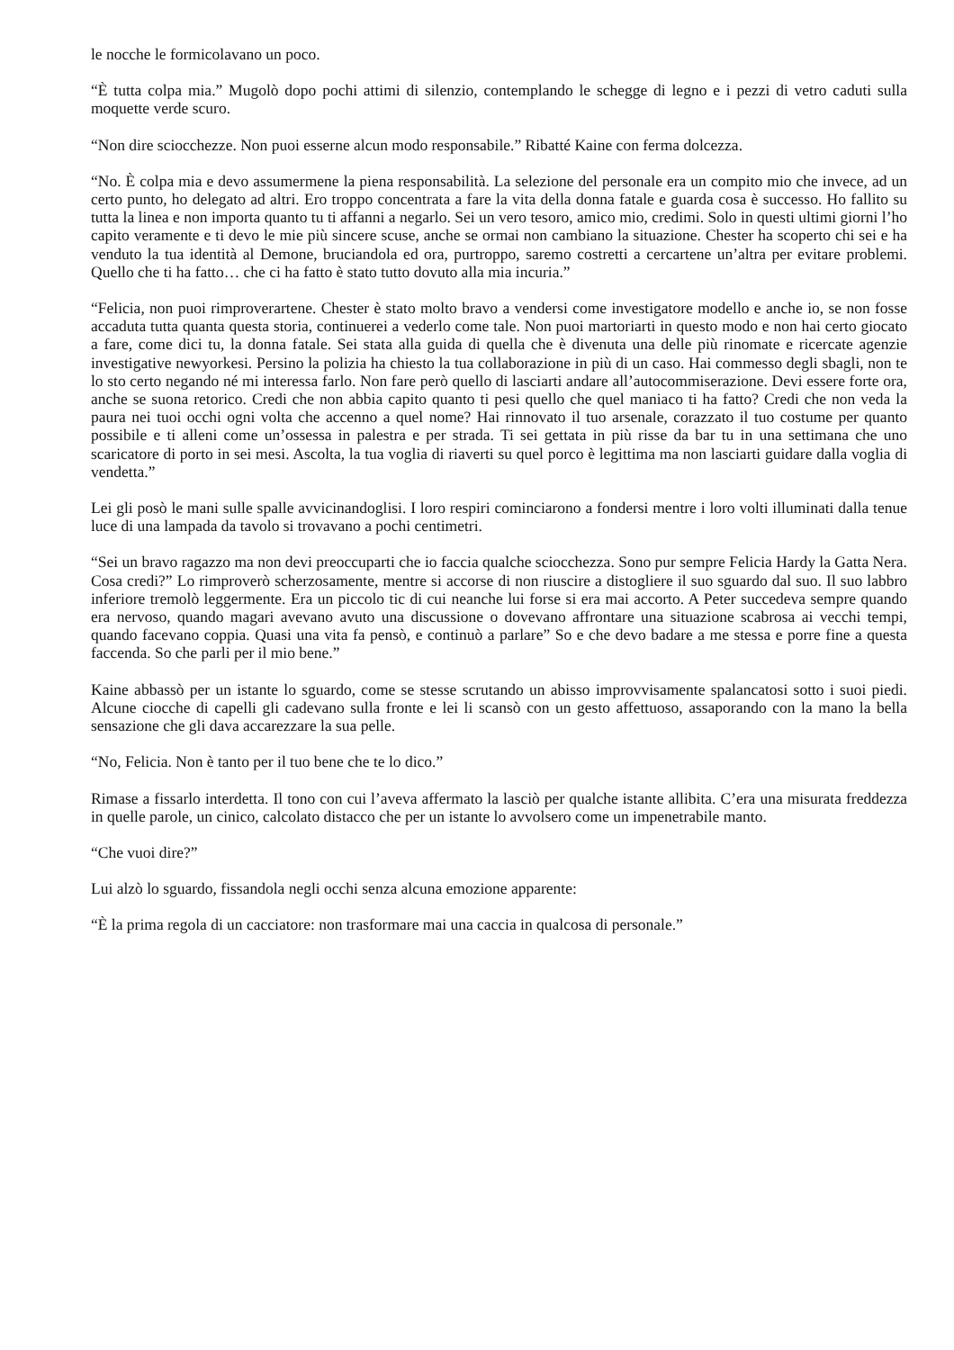le nocche le formicolavano un poco.
“È tutta colpa mia.” Mugolò dopo pochi attimi di silenzio, contemplando le schegge di legno e i pezzi di vetro caduti sulla moquette verde scuro.
“Non dire sciocchezze. Non puoi esserne alcun modo responsabile.” Ribatté Kaine con ferma dolcezza.
“No. È colpa mia e devo assumermene la piena responsabilità. La selezione del personale era un compito mio che invece, ad un certo punto, ho delegato ad altri. Ero troppo concentrata a fare la vita della donna fatale e guarda cosa è successo. Ho fallito su tutta la linea e non importa quanto tu ti affanni a negarlo. Sei un vero tesoro, amico mio, credimi. Solo in questi ultimi giorni l’ho capito veramente e ti devo le mie più sincere scuse, anche se ormai non cambiano la situazione. Chester ha scoperto chi sei e ha venduto la tua identità al Demone, bruciandola ed ora, purtroppo, saremo costretti a cercartene un’altra per evitare problemi. Quello che ti ha fatto… che ci ha fatto è stato tutto dovuto alla mia incuria.”
“Felicia, non puoi rimproverartene. Chester è stato molto bravo a vendersi come investigatore modello e anche io, se non fosse accaduta tutta quanta questa storia, continuerei a vederlo come tale. Non puoi martoriarti in questo modo e non hai certo giocato a fare, come dici tu, la donna fatale. Sei stata alla guida di quella che è divenuta una delle più rinomate e ricercate agenzie investigative newyorkesi. Persino la polizia ha chiesto la tua collaborazione in più di un caso. Hai commesso degli sbagli, non te lo sto certo negando né mi interessa farlo. Non fare però quello di lasciarti andare all’autocommiserazione. Devi essere forte ora, anche se suona retorico. Credi che non abbia capito quanto ti pesi quello che quel maniaco ti ha fatto? Credi che non veda la paura nei tuoi occhi ogni volta che accenno a quel nome? Hai rinnovato il tuo arsenale, corazzato il tuo costume per quanto possibile e ti alleni come un’ossessa in palestra e per strada. Ti sei gettata in più risse da bar tu in una settimana che uno scaricatore di porto in sei mesi. Ascolta, la tua voglia di riaverti su quel porco è legittima ma non lasciarti guidare dalla voglia di vendetta.”
Lei gli posò le mani sulle spalle avvicinandoglisi. I loro respiri cominciarono a fondersi mentre i loro volti illuminati dalla tenue luce di una lampada da tavolo si trovavano a pochi centimetri.
“Sei un bravo ragazzo ma non devi preoccuparti che io faccia qualche sciocchezza. Sono pur sempre Felicia Hardy la Gatta Nera. Cosa credi?” Lo rimproverò scherzosamente, mentre si accorse di non riuscire a distogliere il suo sguardo dal suo. Il suo labbro inferiore tremolò leggermente. Era un piccolo tic di cui neanche lui forse si era mai accorto. A Peter succedeva sempre quando era nervoso, quando magari avevano avuto una discussione o dovevano affrontare una situazione scabrosa ai vecchi tempi, quando facevano coppia. Quasi una vita fa pensò, e continuò a parlare” So e che devo badare a me stessa e porre fine a questa faccenda. So che parli per il mio bene.”
Kaine abbassò per un istante lo sguardo, come se stesse scrutando un abisso improvvisamente spalancatosi sotto i suoi piedi. Alcune ciocche di capelli gli cadevano sulla fronte e lei li scansò con un gesto affettuoso, assaporando con la mano la bella sensazione che gli dava accarezzare la sua pelle.
“No, Felicia. Non è tanto per il tuo bene che te lo dico.”
Rimase a fissarlo interdetta. Il tono con cui l’aveva affermato la lasciò per qualche istante allibita. C’era una misurata freddezza in quelle parole, un cinico, calcolato distacco che per un istante lo avvolsero come un impenetrabile manto.
“Che vuoi dire?”
Lui alzò lo sguardo, fissandola negli occhi senza alcuna emozione apparente:
“È la prima regola di un cacciatore: non trasformare mai una caccia in qualcosa di personale.”